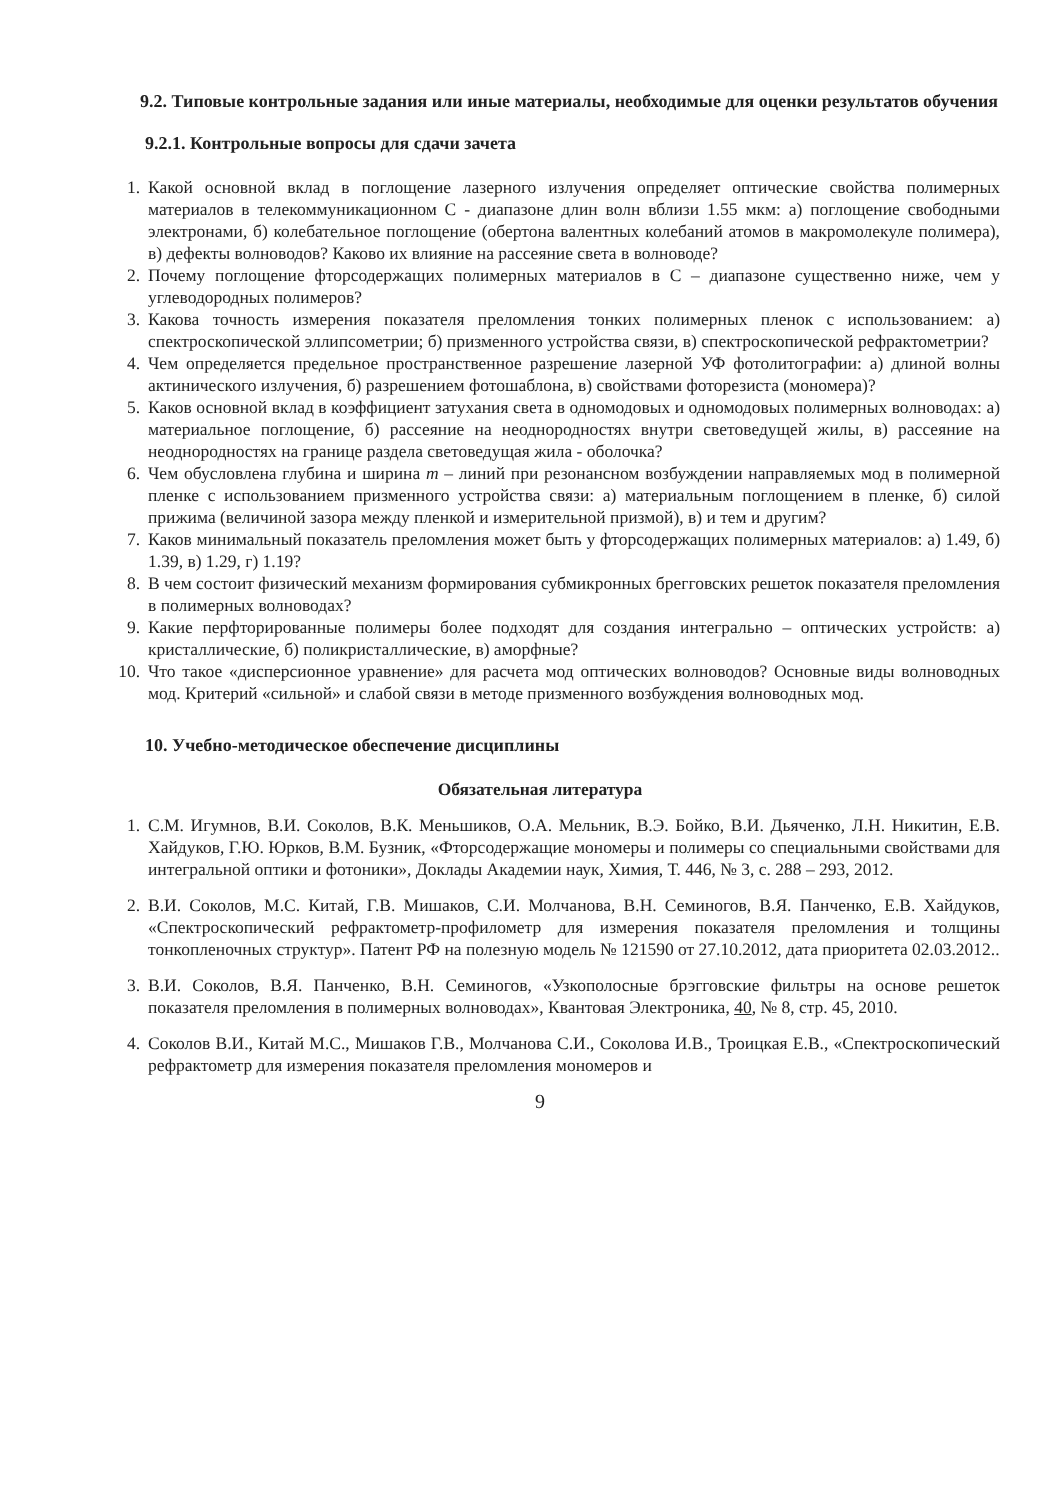9.2. Типовые контрольные задания или иные материалы, необходимые для оценки результатов обучения
9.2.1. Контрольные вопросы для сдачи зачета
1. Какой основной вклад в поглощение лазерного излучения определяет оптические свойства полимерных материалов в телекоммуникационном С - диапазоне длин волн вблизи 1.55 мкм: а) поглощение свободными электронами, б) колебательное поглощение (обертона валентных колебаний атомов в макромолекуле полимера), в) дефекты волноводов? Каково их влияние на рассеяние света в волноводе?
2. Почему поглощение фторсодержащих полимерных материалов в С – диапазоне существенно ниже, чем у углеводородных полимеров?
3. Какова точность измерения показателя преломления тонких полимерных пленок с использованием: а) спектроскопической эллипсометрии; б) призменного устройства связи, в) спектроскопической рефрактометрии?
4. Чем определяется предельное пространственное разрешение лазерной УФ фотолитографии: а) длиной волны актинического излучения, б) разрешением фотошаблона, в) свойствами фоторезиста (мономера)?
5. Каков основной вклад в коэффициент затухания света в одномодовых и одномодовых полимерных волноводах: а) материальное поглощение, б) рассеяние на неоднородностях внутри световедущей жилы, в) рассеяние на неоднородностях на границе раздела световедущая жила - оболочка?
6. Чем обусловлена глубина и ширина m – линий при резонансном возбуждении направляемых мод в полимерной пленке с использованием призменного устройства связи: а) материальным поглощением в пленке, б) силой прижима (величиной зазора между пленкой и измерительной призмой), в) и тем и другим?
7. Каков минимальный показатель преломления может быть у фторсодержащих полимерных материалов: а) 1.49, б) 1.39, в) 1.29, г) 1.19?
8. В чем состоит физический механизм формирования субмикронных брегговских решеток показателя преломления в полимерных волноводах?
9. Какие перфторированные полимеры более подходят для создания интегрально – оптических устройств: а) кристаллические, б) поликристаллические, в) аморфные?
10. Что такое «дисперсионное уравнение» для расчета мод оптических волноводов? Основные виды волноводных мод. Критерий «сильной» и слабой связи в методе призменного возбуждения волноводных мод.
10. Учебно-методическое обеспечение дисциплины
Обязательная литература
1. С.М. Игумнов, В.И. Соколов, В.К. Меньшиков, О.А. Мельник, В.Э. Бойко, В.И. Дьяченко, Л.Н. Никитин, Е.В. Хайдуков, Г.Ю. Юрков, В.М. Бузник, «Фторсодержащие мономеры и полимеры со специальными свойствами для интегральной оптики и фотоники», Доклады Академии наук, Химия, Т. 446, № 3, с. 288 – 293, 2012.
2. В.И. Соколов, М.С. Китай, Г.В. Мишаков, С.И. Молчанова, В.Н. Семиногов, В.Я. Панченко, Е.В. Хайдуков, «Спектроскопический рефрактометр-профилометр для измерения показателя преломления и толщины тонкопленочных структур». Патент РФ на полезную модель № 121590 от 27.10.2012, дата приоритета 02.03.2012..
3. В.И. Соколов, В.Я. Панченко, В.Н. Семиногов, «Узкополосные брэгговские фильтры на основе решеток показателя преломления в полимерных волноводах», Квантовая Электроника, 40, № 8, стр. 45, 2010.
4. Соколов В.И., Китай М.С., Мишаков Г.В., Молчанова С.И., Соколова И.В., Троицкая Е.В., «Спектроскопический рефрактометр для измерения показателя преломления мономеров и
9